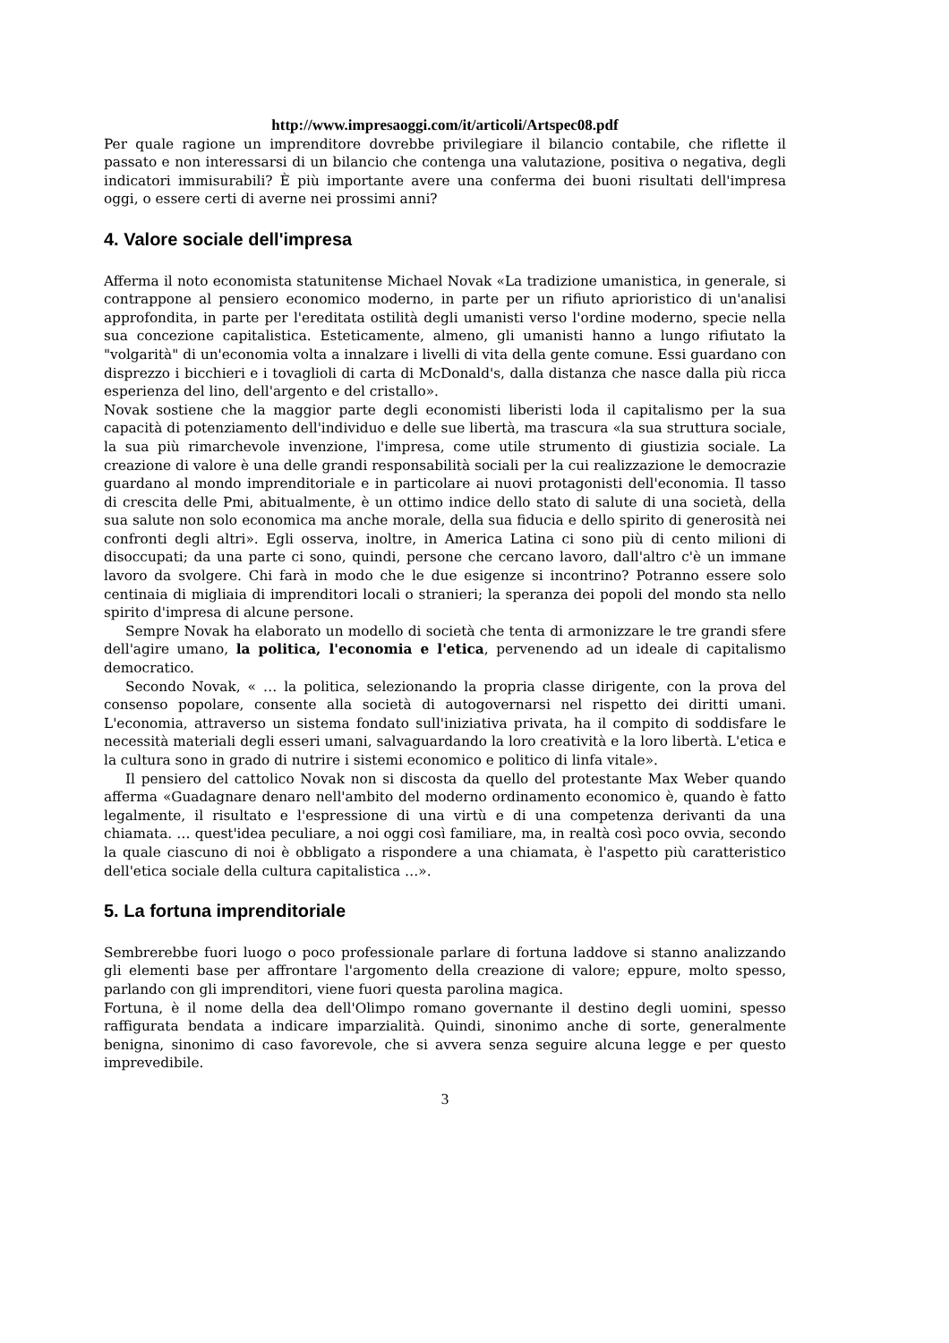http://www.impresaoggi.com/it/articoli/Artspec08.pdf
Per quale ragione un imprenditore dovrebbe privilegiare il bilancio contabile, che riflette il passato e non interessarsi di un bilancio che contenga una valutazione, positiva o negativa, degli indicatori immisurabili? È più importante avere una conferma dei buoni risultati dell'impresa oggi, o essere certi di averne nei prossimi anni?
4. Valore sociale dell'impresa
Afferma il noto economista statunitense Michael Novak «La tradizione umanistica, in generale, si contrappone al pensiero economico moderno, in parte per un rifiuto aprioristico di un'analisi approfondita, in parte per l'ereditata ostilità degli umanisti verso l'ordine moderno, specie nella sua concezione capitalistica. Esteticamente, almeno, gli umanisti hanno a lungo rifiutato la "volgarità" di un'economia volta a innalzare i livelli di vita della gente comune. Essi guardano con disprezzo i bicchieri e i tovaglioli di carta di McDonald's, dalla distanza che nasce dalla più ricca esperienza del lino, dell'argento e del cristallo».
Novak sostiene che la maggior parte degli economisti liberisti loda il capitalismo per la sua capacità di potenziamento dell'individuo e delle sue libertà, ma trascura «la sua struttura sociale, la sua più rimarchevole invenzione, l'impresa, come utile strumento di giustizia sociale. La creazione di valore è una delle grandi responsabilità sociali per la cui realizzazione le democrazie guardano al mondo imprenditoriale e in particolare ai nuovi protagonisti dell'economia. Il tasso di crescita delle Pmi, abitualmente, è un ottimo indice dello stato di salute di una società, della sua salute non solo economica ma anche morale, della sua fiducia e dello spirito di generosità nei confronti degli altri». Egli osserva, inoltre, in America Latina ci sono più di cento milioni di disoccupati; da una parte ci sono, quindi, persone che cercano lavoro, dall'altro c'è un immane lavoro da svolgere. Chi farà in modo che le due esigenze si incontrino? Potranno essere solo centinaia di migliaia di imprenditori locali o stranieri; la speranza dei popoli del mondo sta nello spirito d'impresa di alcune persone.
Sempre Novak ha elaborato un modello di società che tenta di armonizzare le tre grandi sfere dell'agire umano, la politica, l'economia e l'etica, pervenendo ad un ideale di capitalismo democratico.
Secondo Novak, « … la politica, selezionando la propria classe dirigente, con la prova del consenso popolare, consente alla società di autogovernarsi nel rispetto dei diritti umani. L'economia, attraverso un sistema fondato sull'iniziativa privata, ha il compito di soddisfare le necessità materiali degli esseri umani, salvaguardando la loro creatività e la loro libertà. L'etica e la cultura sono in grado di nutrire i sistemi economico e politico di linfa vitale».
Il pensiero del cattolico Novak non si discosta da quello del protestante Max Weber quando afferma «Guadagnare denaro nell'ambito del moderno ordinamento economico è, quando è fatto legalmente, il risultato e l'espressione di una virtù e di una competenza derivanti da una chiamata. … quest'idea peculiare, a noi oggi così familiare, ma, in realtà così poco ovvia, secondo la quale ciascuno di noi è obbligato a rispondere a una chiamata, è l'aspetto più caratteristico dell'etica sociale della cultura capitalistica …».
5. La fortuna imprenditoriale
Sembrerebbe fuori luogo o poco professionale parlare di fortuna laddove si stanno analizzando gli elementi base per affrontare l'argomento della creazione di valore; eppure, molto spesso, parlando con gli imprenditori, viene fuori questa parolina magica.
Fortuna, è il nome della dea dell'Olimpo romano governante il destino degli uomini, spesso raffigurata bendata a indicare imparzialità. Quindi, sinonimo anche di sorte, generalmente benigna, sinonimo di caso favorevole, che si avvera senza seguire alcuna legge e per questo imprevedibile.
3